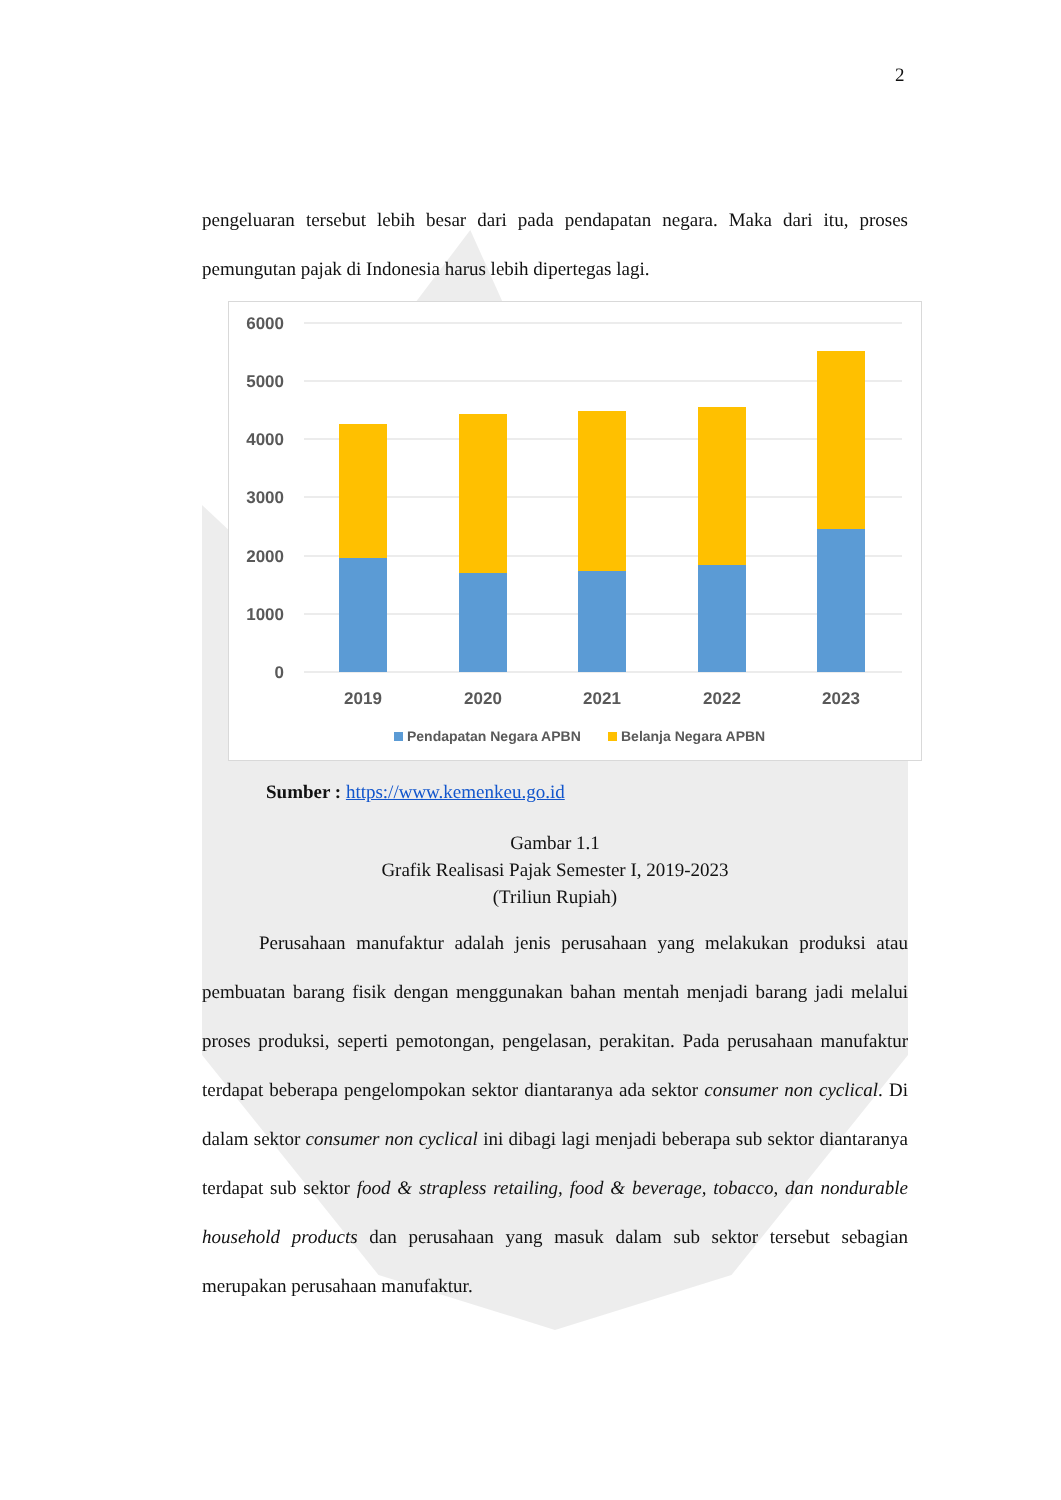2
pengeluaran tersebut lebih besar dari pada pendapatan negara. Maka dari itu, proses pemungutan pajak di Indonesia harus lebih dipertegas lagi.
6000
5000
4000
3000
2000
1000
0
2019
2020
2021
2022
2023
Pendapatan Negara APBN
Belanja Negara APBN
Sumber : https://www.kemenkeu.go.id
Gambar 1.1
Grafik Realisasi Pajak Semester I, 2019-2023
(Triliun Rupiah)
   Perusahaan manufaktur adalah jenis perusahaan yang melakukan produksi atau pembuatan barang fisik dengan menggunakan bahan mentah menjadi barang jadi melalui proses produksi, seperti pemotongan, pengelasan, perakitan. Pada perusahaan manufaktur terdapat beberapa pengelompokan sektor diantaranya ada sektor consumer non cyclical. Di dalam sektor consumer non cyclical ini dibagi lagi menjadi beberapa sub sektor diantaranya terdapat sub sektor food & strapless retailing, food & beverage, tobacco, dan nondurable household products dan perusahaan yang masuk dalam sub sektor tersebut sebagian merupakan perusahaan manufaktur.